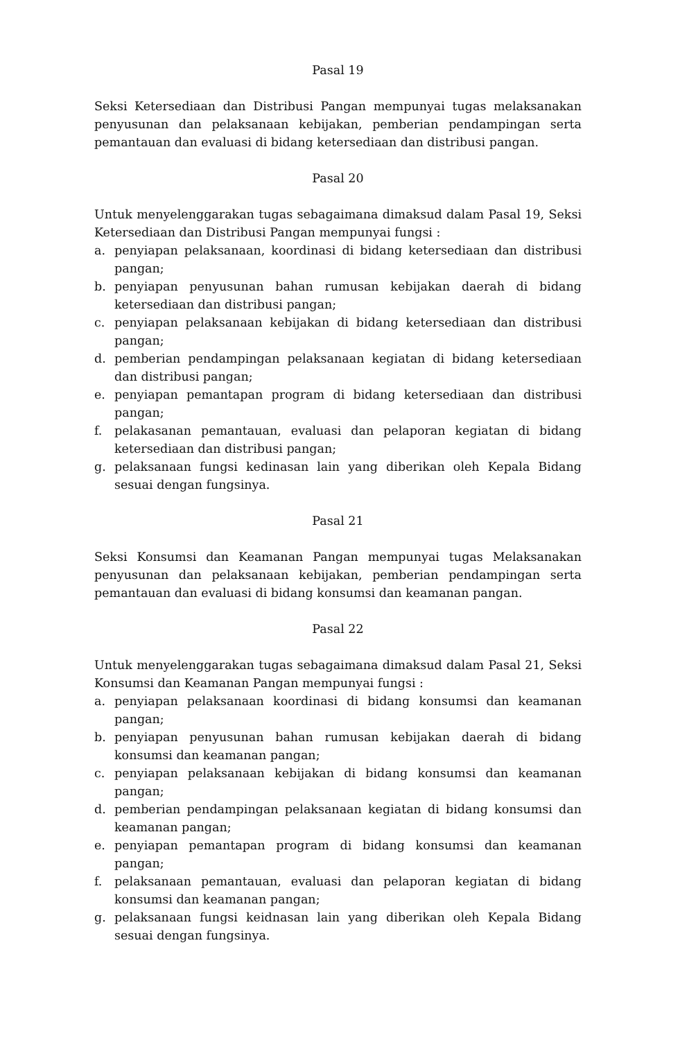Pasal 19
Seksi Ketersediaan dan Distribusi Pangan mempunyai tugas melaksanakan penyusunan dan pelaksanaan kebijakan, pemberian pendampingan serta pemantauan dan evaluasi di bidang ketersediaan dan distribusi pangan.
Pasal 20
Untuk menyelenggarakan tugas sebagaimana dimaksud dalam Pasal 19, Seksi Ketersediaan dan Distribusi Pangan mempunyai fungsi :
a. penyiapan pelaksanaan, koordinasi di bidang ketersediaan dan distribusi pangan;
b. penyiapan penyusunan bahan rumusan kebijakan daerah di bidang ketersediaan dan distribusi pangan;
c. penyiapan pelaksanaan kebijakan di bidang ketersediaan dan distribusi pangan;
d. pemberian pendampingan pelaksanaan kegiatan di bidang ketersediaan dan distribusi pangan;
e. penyiapan pemantapan program di bidang ketersediaan dan distribusi pangan;
f. pelakasanan pemantauan, evaluasi dan pelaporan kegiatan di bidang ketersediaan dan distribusi pangan;
g. pelaksanaan fungsi kedinasan lain yang diberikan oleh Kepala Bidang sesuai dengan fungsinya.
Pasal 21
Seksi Konsumsi dan Keamanan Pangan mempunyai tugas Melaksanakan penyusunan dan pelaksanaan kebijakan, pemberian pendampingan serta pemantauan dan evaluasi di bidang konsumsi dan keamanan pangan.
Pasal 22
Untuk menyelenggarakan tugas sebagaimana dimaksud dalam Pasal 21, Seksi Konsumsi dan Keamanan Pangan mempunyai fungsi :
a. penyiapan pelaksanaan koordinasi di bidang konsumsi dan keamanan pangan;
b. penyiapan penyusunan bahan rumusan kebijakan daerah di bidang konsumsi dan keamanan pangan;
c. penyiapan pelaksanaan kebijakan di bidang konsumsi dan keamanan pangan;
d. pemberian pendampingan pelaksanaan kegiatan di bidang konsumsi dan keamanan pangan;
e. penyiapan pemantapan program di bidang konsumsi dan keamanan pangan;
f. pelaksanaan pemantauan, evaluasi dan pelaporan kegiatan di bidang konsumsi dan keamanan pangan;
g. pelaksanaan fungsi keidnasan lain yang diberikan oleh Kepala Bidang sesuai dengan fungsinya.